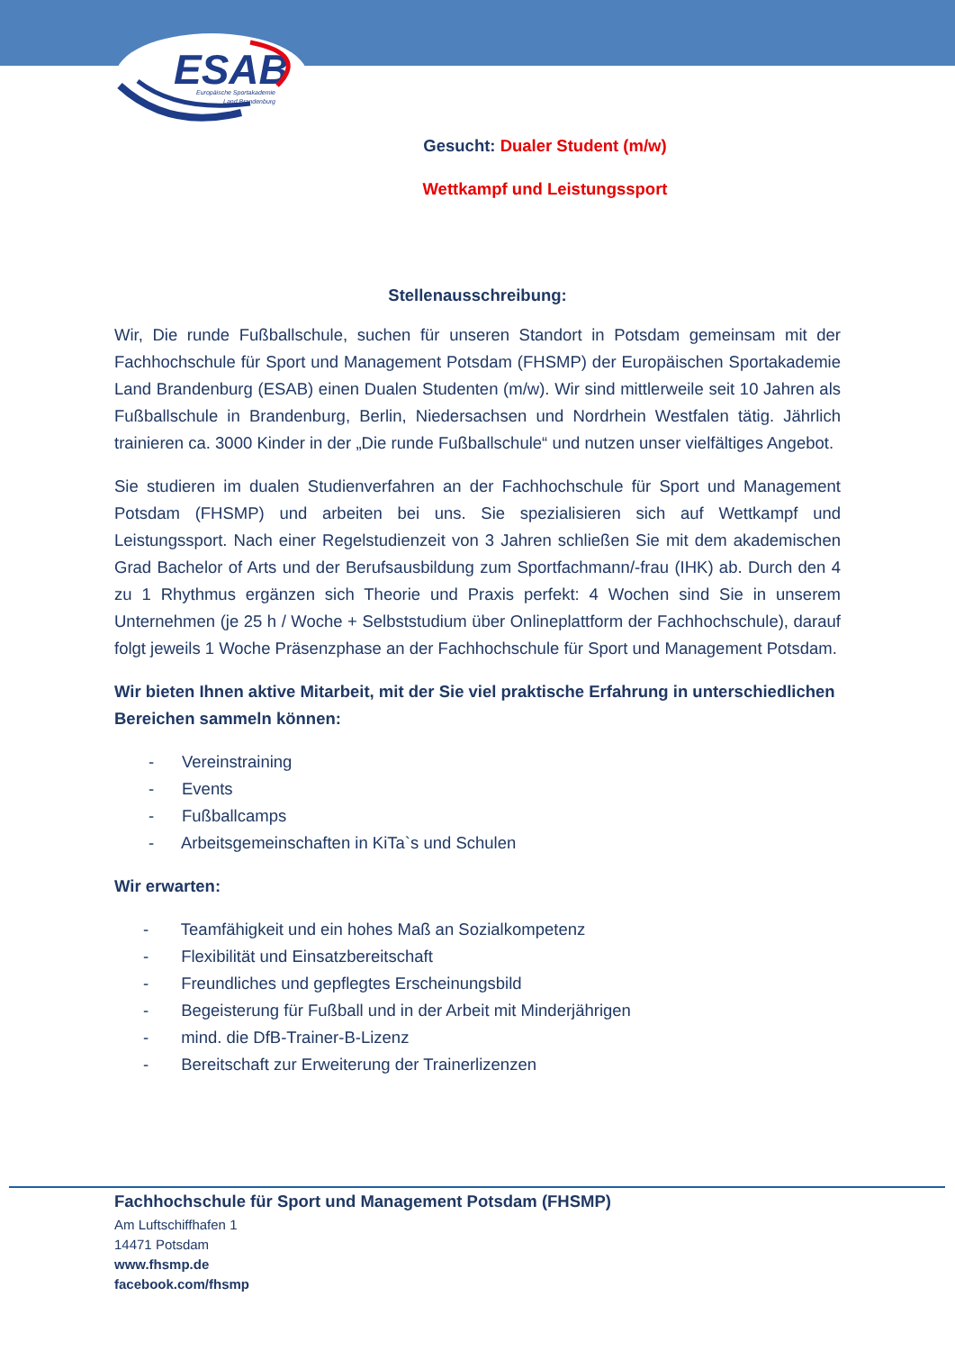ESAB
Europäische Sportakademie
Land Brandenburg
Gesucht: Dualer Student (m/w)
Wettkampf und Leistungssport
Stellenausschreibung:
Wir, Die runde Fußballschule, suchen für unseren Standort in Potsdam gemeinsam mit der Fachhochschule für Sport und Management Potsdam (FHSMP) der Europäischen Sportakademie Land Brandenburg (ESAB) einen Dualen Studenten (m/w). Wir sind mittlerweile seit 10 Jahren als Fußballschule in Brandenburg, Berlin, Niedersachsen und Nordrhein Westfalen tätig. Jährlich trainieren ca. 3000 Kinder in der „Die runde Fußballschule“ und nutzen unser vielfältiges Angebot.
Sie studieren im dualen Studienverfahren an der Fachhochschule für Sport und Management Potsdam (FHSMP) und arbeiten bei uns. Sie spezialisieren sich auf Wettkampf und Leistungssport. Nach einer Regelstudienzeit von 3 Jahren schließen Sie mit dem akademischen Grad Bachelor of Arts und der Berufsausbildung zum Sportfachmann/-frau (IHK) ab. Durch den 4 zu 1 Rhythmus ergänzen sich Theorie und Praxis perfekt: 4 Wochen sind Sie in unserem Unternehmen (je 25 h / Woche + Selbststudium über Onlineplattform der Fachhochschule), darauf folgt jeweils 1 Woche Präsenzphase an der Fachhochschule für Sport und Management Potsdam.
Wir bieten Ihnen aktive Mitarbeit, mit der Sie viel praktische Erfahrung in unterschiedlichen Bereichen sammeln können:
- Vereinstraining
- Events
- Fußballcamps
- Arbeitsgemeinschaften in KiTa`s und Schulen
Wir erwarten:
- Teamfähigkeit und ein hohes Maß an Sozialkompetenz
- Flexibilität und Einsatzbereitschaft
- Freundliches und gepflegtes Erscheinungsbild
- Begeisterung für Fußball und in der Arbeit mit Minderjährigen
- mind. die DfB-Trainer-B-Lizenz
- Bereitschaft zur Erweiterung der Trainerlizenzen
Fachhochschule für Sport und Management Potsdam (FHSMP)
Am Luftschiffhafen 1
14471 Potsdam
www.fhsmp.de
facebook.com/fhsmp